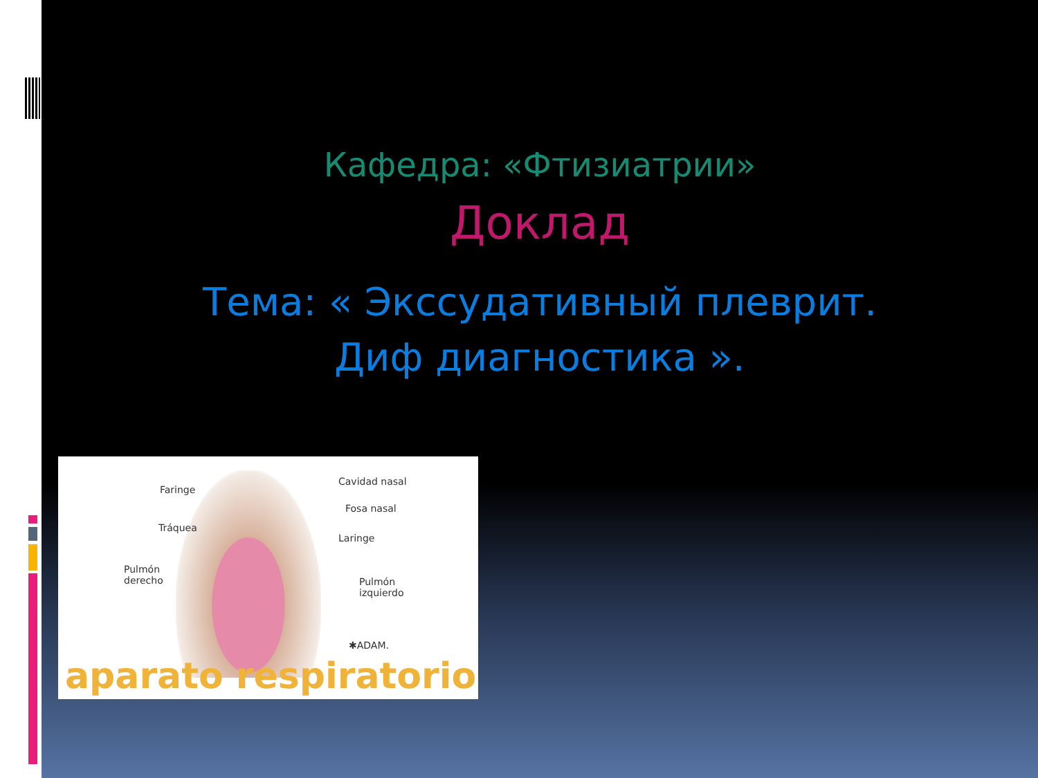Кафедра: «Фтизиатрии»
Доклад
Тема: « Экссудативный плеврит.
Диф диагностика ».
Faringe
Tráquea
Pulmón
derecho
Cavidad nasal
Fosa nasal
Laringe
Pulmón
izquierdo
✱ADAM.
aparato respiratorio